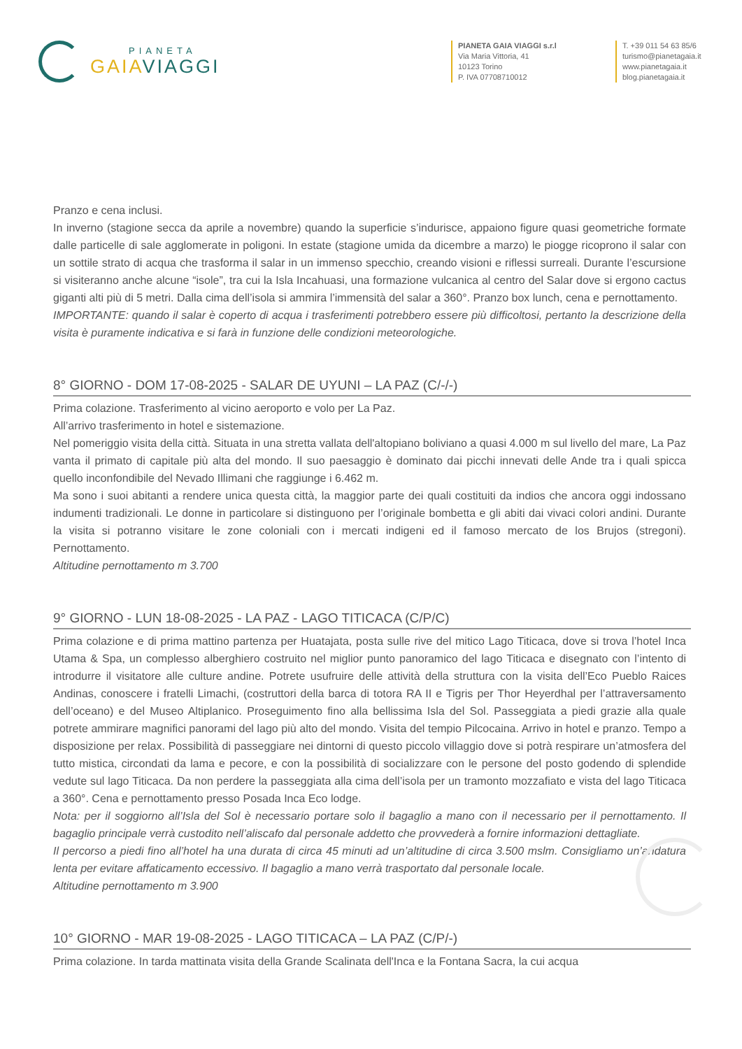PIANETA
GAIA VIAGGI
PIANETA GAIA VIAGGI s.r.l
Via Maria Vittoria, 41
10123 Torino
P. IVA 07708710012
T. +39 011 54 63 85/6
turismo@pianetagaia.it
www.pianetagaia.it
blog.pianetagaia.it
Pranzo e cena inclusi.
In inverno (stagione secca da aprile a novembre) quando la superficie s’indurisce, appaiono figure quasi geometriche formate dalle particelle di sale agglomerate in poligoni. In estate (stagione umida da dicembre a marzo) le piogge ricoprono il salar con un sottile strato di acqua che trasforma il salar in un immenso specchio, creando visioni e riflessi surreali. Durante l’escursione si visiteranno anche alcune “isole”, tra cui la Isla Incahuasi, una formazione vulcanica al centro del Salar dove si ergono cactus giganti alti più di 5 metri. Dalla cima dell’isola si ammira l’immensità del salar a 360°. Pranzo box lunch, cena e pernottamento.
IMPORTANTE: quando il salar è coperto di acqua i trasferimenti potrebbero essere più difficoltosi, pertanto la descrizione della visita è puramente indicativa e si farà in funzione delle condizioni meteorologiche.
8° GIORNO - DOM 17-08-2025 - SALAR DE UYUNI – LA PAZ (C/-/-)
Prima colazione. Trasferimento al vicino aeroporto e volo per La Paz.
All’arrivo trasferimento in hotel e sistemazione.
Nel pomeriggio visita della città. Situata in una stretta vallata dell'altopiano boliviano a quasi 4.000 m sul livello del mare, La Paz vanta il primato di capitale più alta del mondo. Il suo paesaggio è dominato dai picchi innevati delle Ande tra i quali spicca quello inconfondibile del Nevado Illimani che raggiunge i 6.462 m.
Ma sono i suoi abitanti a rendere unica questa città, la maggior parte dei quali costituiti da indios che ancora oggi indossano indumenti tradizionali. Le donne in particolare si distinguono per l’originale bombetta e gli abiti dai vivaci colori andini. Durante la visita si potranno visitare le zone coloniali con i mercati indigeni ed il famoso mercato de los Brujos (stregoni). Pernottamento.
Altitudine pernottamento m 3.700
9° GIORNO - LUN 18-08-2025 - LA PAZ - LAGO TITICACA (C/P/C)
Prima colazione e di prima mattino partenza per Huatajata, posta sulle rive del mitico Lago Titicaca, dove si trova l’hotel Inca Utama & Spa, un complesso alberghiero costruito nel miglior punto panoramico del lago Titicaca e disegnato con l’intento di introdurre il visitatore alle culture andine. Potrete usufruire delle attività della struttura con la visita dell’Eco Pueblo Raices Andinas, conoscere i fratelli Limachi, (costruttori della barca di totora RA II e Tigris per Thor Heyerdhal per l’attraversamento dell’oceano) e del Museo Altiplanico. Proseguimento fino alla bellissima Isla del Sol. Passeggiata a piedi grazie alla quale potrete ammirare magnifici panorami del lago più alto del mondo. Visita del tempio Pilcocaina. Arrivo in hotel e pranzo. Tempo a disposizione per relax. Possibilità di passeggiare nei dintorni di questo piccolo villaggio dove si potrà respirare un’atmosfera del tutto mistica, circondati da lama e pecore, e con la possibilità di socializzare con le persone del posto godendo di splendide vedute sul lago Titicaca. Da non perdere la passeggiata alla cima dell’isola per un tramonto mozzafiato e vista del lago Titicaca a 360°. Cena e pernottamento presso Posada Inca Eco lodge.
Nota: per il soggiorno all’Isla del Sol è necessario portare solo il bagaglio a mano con il necessario per il pernottamento. Il bagaglio principale verrà custodito nell’aliscafo dal personale addetto che provvederà a fornire informazioni dettagliate.
Il percorso a piedi fino all’hotel ha una durata di circa 45 minuti ad un’altitudine di circa 3.500 mslm. Consigliamo un’andatura lenta per evitare affaticamento eccessivo. Il bagaglio a mano verrà trasportato dal personale locale.
Altitudine pernottamento m 3.900
10° GIORNO - MAR 19-08-2025 - LAGO TITICACA – LA PAZ (C/P/-)
Prima colazione. In tarda mattinata visita della Grande Scalinata dell'Inca e la Fontana Sacra, la cui acqua